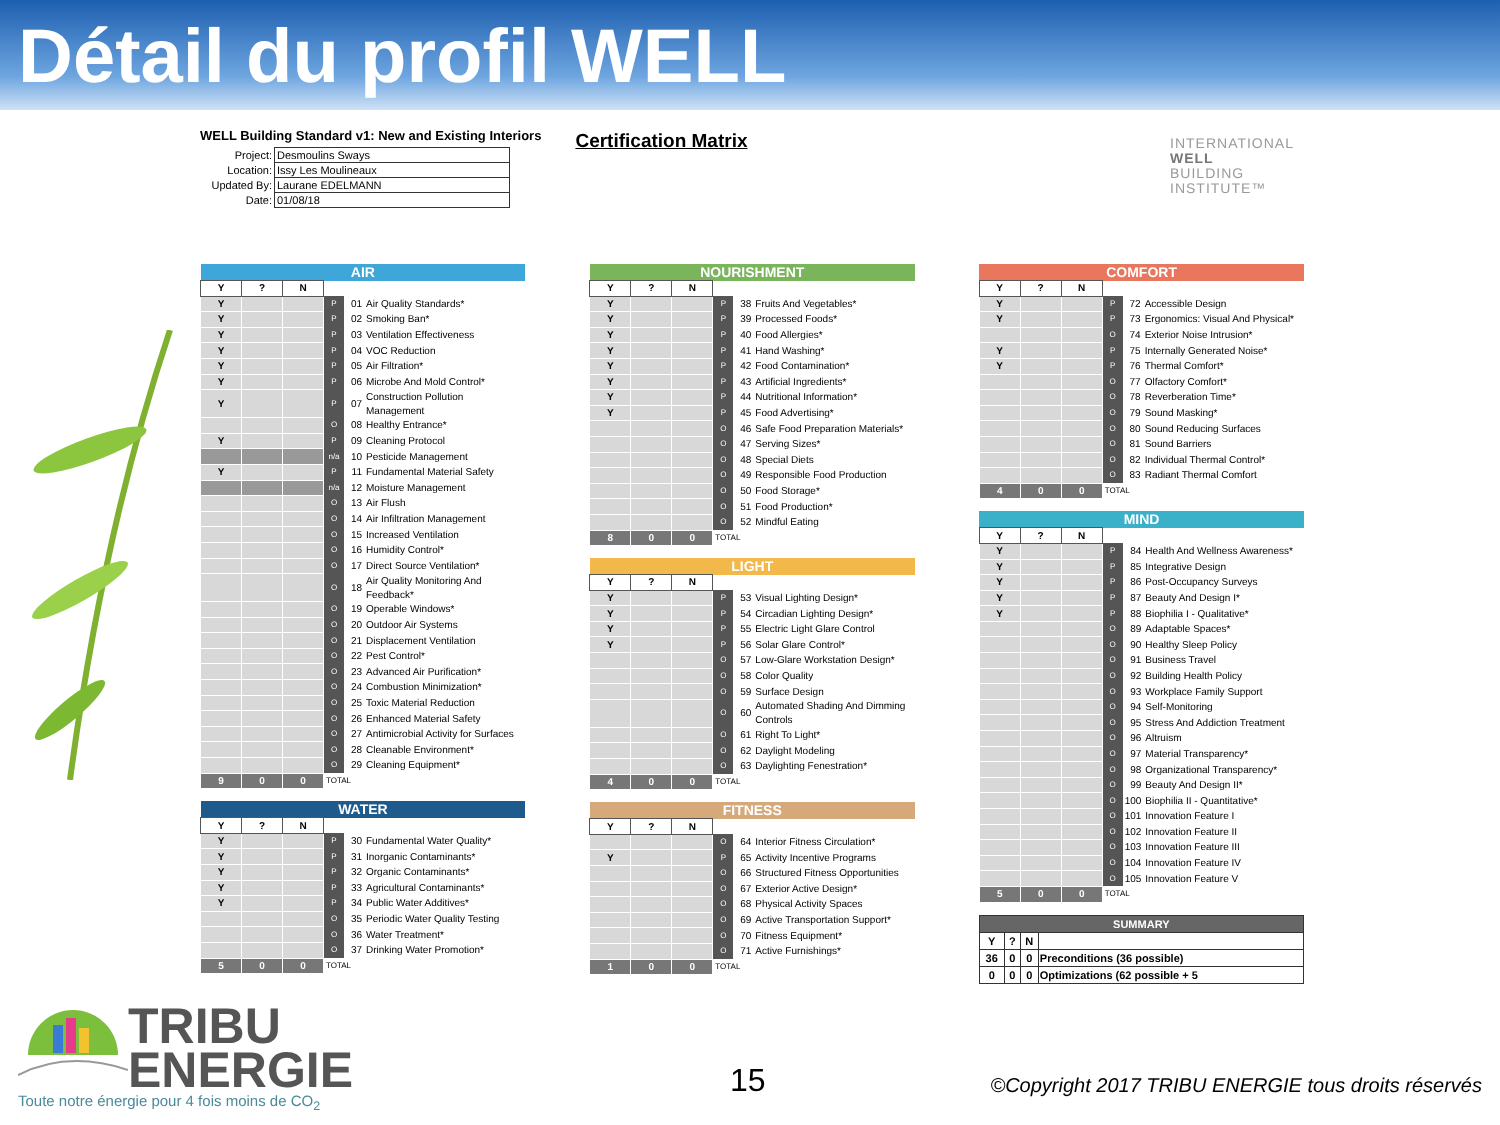Détail du profil WELL
WELL Building Standard v1: New and Existing Interiors
| Project: | Desmoulins Sways |
| Location: | Issy Les Moulineaux |
| Updated By: | Laurane EDELMANN |
| Date: | 01/08/18 |
Certification Matrix
INTERNATIONAL
WELL
BUILDING
INSTITUTE™
| AIR | | | | | |
| --- | --- | --- | --- | --- | --- |
| Y | ? | N | | | |
| Y | | | P | 01 | Air Quality Standards* |
| Y | | | P | 02 | Smoking Ban* |
| Y | | | P | 03 | Ventilation Effectiveness |
| Y | | | P | 04 | VOC Reduction |
| Y | | | P | 05 | Air Filtration* |
| Y | | | P | 06 | Microbe And Mold Control* |
| Y | | | P | 07 | Construction Pollution Management |
| | | | O | 08 | Healthy Entrance* |
| Y | | | P | 09 | Cleaning Protocol |
| | | | n/a | 10 | Pesticide Management |
| Y | | | P | 11 | Fundamental Material Safety |
| | | | n/a | 12 | Moisture Management |
| | | | O | 13 | Air Flush |
| | | | O | 14 | Air Infiltration Management |
| | | | O | 15 | Increased Ventilation |
| | | | O | 16 | Humidity Control* |
| | | | O | 17 | Direct Source Ventilation* |
| | | | O | 18 | Air Quality Monitoring And Feedback* |
| | | | O | 19 | Operable Windows* |
| | | | O | 20 | Outdoor Air Systems |
| | | | O | 21 | Displacement Ventilation |
| | | | O | 22 | Pest Control* |
| | | | O | 23 | Advanced Air Purification* |
| | | | O | 24 | Combustion Minimization* |
| | | | O | 25 | Toxic Material Reduction |
| | | | O | 26 | Enhanced Material Safety |
| | | | O | 27 | Antimicrobial Activity for Surfaces |
| | | | O | 28 | Cleanable Environment* |
| | | | O | 29 | Cleaning Equipment* |
| 9 | 0 | 0 | TOTAL | | |
| WATER | | | | | |
| --- | --- | --- | --- | --- | --- |
| Y | ? | N | | | |
| Y | | | P | 30 | Fundamental Water Quality* |
| Y | | | P | 31 | Inorganic Contaminants* |
| Y | | | P | 32 | Organic Contaminants* |
| Y | | | P | 33 | Agricultural Contaminants* |
| Y | | | P | 34 | Public Water Additives* |
| | | | O | 35 | Periodic Water Quality Testing |
| | | | O | 36 | Water Treatment* |
| | | | O | 37 | Drinking Water Promotion* |
| 5 | 0 | 0 | TOTAL | | |
| NOURISHMENT | | | | | |
| --- | --- | --- | --- | --- | --- |
| Y | ? | N | | | |
| Y | | | P | 38 | Fruits And Vegetables* |
| Y | | | P | 39 | Processed Foods* |
| Y | | | P | 40 | Food Allergies* |
| Y | | | P | 41 | Hand Washing* |
| Y | | | P | 42 | Food Contamination* |
| Y | | | P | 43 | Artificial Ingredients* |
| Y | | | P | 44 | Nutritional Information* |
| Y | | | P | 45 | Food Advertising* |
| | | | O | 46 | Safe Food Preparation Materials* |
| | | | O | 47 | Serving Sizes* |
| | | | O | 48 | Special Diets |
| | | | O | 49 | Responsible Food Production |
| | | | O | 50 | Food Storage* |
| | | | O | 51 | Food Production* |
| | | | O | 52 | Mindful Eating |
| 8 | 0 | 0 | TOTAL | | |
| LIGHT | | | | | |
| --- | --- | --- | --- | --- | --- |
| Y | ? | N | | | |
| Y | | | P | 53 | Visual Lighting Design* |
| Y | | | P | 54 | Circadian Lighting Design* |
| Y | | | P | 55 | Electric Light Glare Control |
| Y | | | P | 56 | Solar Glare Control* |
| | | | O | 57 | Low-Glare Workstation Design* |
| | | | O | 58 | Color Quality |
| | | | O | 59 | Surface Design |
| | | | O | 60 | Automated Shading And Dimming Controls |
| | | | O | 61 | Right To Light* |
| | | | O | 62 | Daylight Modeling |
| | | | O | 63 | Daylighting Fenestration* |
| 4 | 0 | 0 | TOTAL | | |
| FITNESS | | | | | |
| --- | --- | --- | --- | --- | --- |
| Y | ? | N | | | |
| | | | O | 64 | Interior Fitness Circulation* |
| Y | | | P | 65 | Activity Incentive Programs |
| | | | O | 66 | Structured Fitness Opportunities |
| | | | O | 67 | Exterior Active Design* |
| | | | O | 68 | Physical Activity Spaces |
| | | | O | 69 | Active Transportation Support* |
| | | | O | 70 | Fitness Equipment* |
| | | | O | 71 | Active Furnishings* |
| 1 | 0 | 0 | TOTAL | | |
| COMFORT | | | | | |
| --- | --- | --- | --- | --- | --- |
| Y | ? | N | | | |
| Y | | | P | 72 | Accessible Design |
| Y | | | P | 73 | Ergonomics: Visual And Physical* |
| | | | O | 74 | Exterior Noise Intrusion* |
| Y | | | P | 75 | Internally Generated Noise* |
| Y | | | P | 76 | Thermal Comfort* |
| | | | O | 77 | Olfactory Comfort* |
| | | | O | 78 | Reverberation Time* |
| | | | O | 79 | Sound Masking* |
| | | | O | 80 | Sound Reducing Surfaces |
| | | | O | 81 | Sound Barriers |
| | | | O | 82 | Individual Thermal Control* |
| | | | O | 83 | Radiant Thermal Comfort |
| 4 | 0 | 0 | TOTAL | | |
| MIND | | | | | |
| --- | --- | --- | --- | --- | --- |
| Y | ? | N | | | |
| Y | | | P | 84 | Health And Wellness Awareness* |
| Y | | | P | 85 | Integrative Design |
| Y | | | P | 86 | Post-Occupancy Surveys |
| Y | | | P | 87 | Beauty And Design I* |
| Y | | | P | 88 | Biophilia I - Qualitative* |
| | | | O | 89 | Adaptable Spaces* |
| | | | O | 90 | Healthy Sleep Policy |
| | | | O | 91 | Business Travel |
| | | | O | 92 | Building Health Policy |
| | | | O | 93 | Workplace Family Support |
| | | | O | 94 | Self-Monitoring |
| | | | O | 95 | Stress And Addiction Treatment |
| | | | O | 96 | Altruism |
| | | | O | 97 | Material Transparency* |
| | | | O | 98 | Organizational Transparency* |
| | | | O | 99 | Beauty And Design II* |
| | | | O | 100 | Biophilia II - Quantitative* |
| | | | O | 101 | Innovation Feature I |
| | | | O | 102 | Innovation Feature II |
| | | | O | 103 | Innovation Feature III |
| | | | O | 104 | Innovation Feature IV |
| | | | O | 105 | Innovation Feature V |
| 5 | 0 | 0 | TOTAL | | |
| SUMMARY | | | |
| --- | --- | --- | --- |
| Y | ? | N | |
| 36 | 0 | 0 | Preconditions (36 possible) |
| 0 | 0 | 0 | Optimizations (62 possible + 5 |
TRIBU
ENERGIE
Toute notre énergie pour 4 fois moins de CO<sub>2</sub>
15
©Copyright 2017 TRIBU ENERGIE tous droits réservés